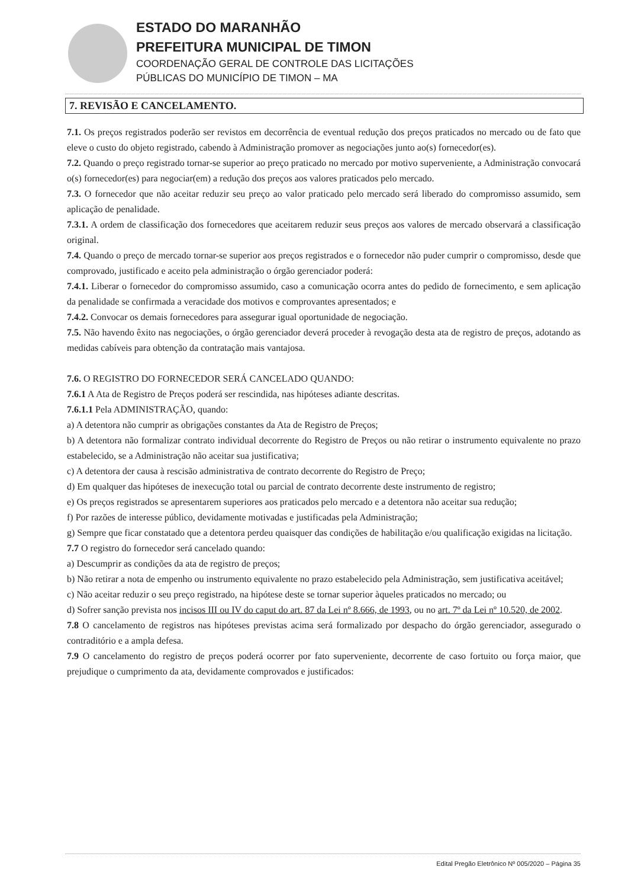ESTADO DO MARANHÃO
PREFEITURA MUNICIPAL DE TIMON
COORDENAÇÃO GERAL DE CONTROLE DAS LICITAÇÕES
PÚBLICAS DO MUNICÍPIO DE TIMON – MA
7. REVISÃO E CANCELAMENTO.
7.1. Os preços registrados poderão ser revistos em decorrência de eventual redução dos preços praticados no mercado ou de fato que eleve o custo do objeto registrado, cabendo à Administração promover as negociações junto ao(s) fornecedor(es).
7.2. Quando o preço registrado tornar-se superior ao preço praticado no mercado por motivo superveniente, a Administração convocará o(s) fornecedor(es) para negociar(em) a redução dos preços aos valores praticados pelo mercado.
7.3. O fornecedor que não aceitar reduzir seu preço ao valor praticado pelo mercado será liberado do compromisso assumido, sem aplicação de penalidade.
7.3.1. A ordem de classificação dos fornecedores que aceitarem reduzir seus preços aos valores de mercado observará a classificação original.
7.4. Quando o preço de mercado tornar-se superior aos preços registrados e o fornecedor não puder cumprir o compromisso, desde que comprovado, justificado e aceito pela administração o órgão gerenciador poderá:
7.4.1. Liberar o fornecedor do compromisso assumido, caso a comunicação ocorra antes do pedido de fornecimento, e sem aplicação da penalidade se confirmada a veracidade dos motivos e comprovantes apresentados; e
7.4.2. Convocar os demais fornecedores para assegurar igual oportunidade de negociação.
7.5. Não havendo êxito nas negociações, o órgão gerenciador deverá proceder à revogação desta ata de registro de preços, adotando as medidas cabíveis para obtenção da contratação mais vantajosa.
7.6. O REGISTRO DO FORNECEDOR SERÁ CANCELADO QUANDO:
7.6.1 A Ata de Registro de Preços poderá ser rescindida, nas hipóteses adiante descritas.
7.6.1.1 Pela ADMINISTRAÇÃO, quando:
a) A detentora não cumprir as obrigações constantes da Ata de Registro de Preços;
b) A detentora não formalizar contrato individual decorrente do Registro de Preços ou não retirar o instrumento equivalente no prazo estabelecido, se a Administração não aceitar sua justificativa;
c) A detentora der causa à rescisão administrativa de contrato decorrente do Registro de Preço;
d) Em qualquer das hipóteses de inexecução total ou parcial de contrato decorrente deste instrumento de registro;
e) Os preços registrados se apresentarem superiores aos praticados pelo mercado e a detentora não aceitar sua redução;
f) Por razões de interesse público, devidamente motivadas e justificadas pela Administração;
g) Sempre que ficar constatado que a detentora perdeu quaisquer das condições de habilitação e/ou qualificação exigidas na licitação.
7.7 O registro do fornecedor será cancelado quando:
a) Descumprir as condições da ata de registro de preços;
b) Não retirar a nota de empenho ou instrumento equivalente no prazo estabelecido pela Administração, sem justificativa aceitável;
c) Não aceitar reduzir o seu preço registrado, na hipótese deste se tornar superior àqueles praticados no mercado; ou
d) Sofrer sanção prevista nos incisos III ou IV do caput do art. 87 da Lei nº 8.666, de 1993, ou no art. 7º da Lei nº 10.520, de 2002.
7.8 O cancelamento de registros nas hipóteses previstas acima será formalizado por despacho do órgão gerenciador, assegurado o contraditório e a ampla defesa.
7.9 O cancelamento do registro de preços poderá ocorrer por fato superveniente, decorrente de caso fortuito ou força maior, que prejudique o cumprimento da ata, devidamente comprovados e justificados:
Edital Pregão Eletrônico Nº 005/2020 – Página 35